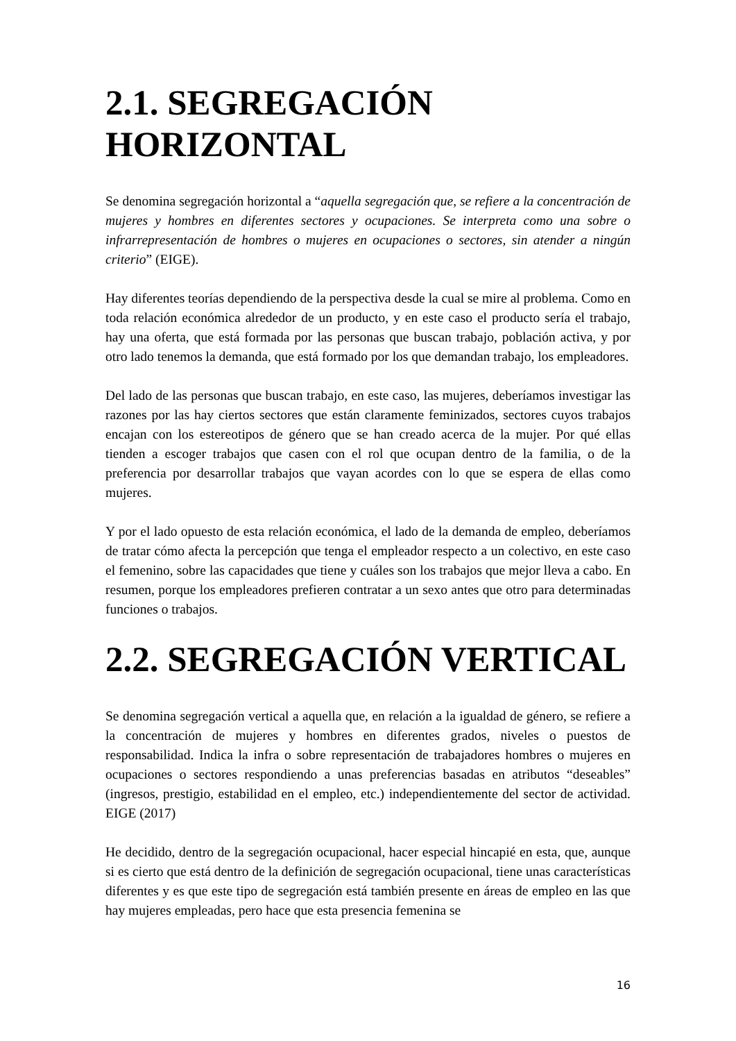2.1. SEGREGACIÓN HORIZONTAL
Se denomina segregación horizontal a “aquella segregación que, se refiere a la concentración de mujeres y hombres en diferentes sectores y ocupaciones. Se interpreta como una sobre o infrarrepresentación de hombres o mujeres en ocupaciones o sectores, sin atender a ningún criterio” (EIGE).
Hay diferentes teorías dependiendo de la perspectiva desde la cual se mire al problema. Como en toda relación económica alrededor de un producto, y en este caso el producto sería el trabajo, hay una oferta, que está formada por las personas que buscan trabajo, población activa, y por otro lado tenemos la demanda, que está formado por los que demandan trabajo, los empleadores.
Del lado de las personas que buscan trabajo, en este caso, las mujeres, deberíamos investigar las razones por las hay ciertos sectores que están claramente feminizados, sectores cuyos trabajos encajan con los estereotipos de género que se han creado acerca de la mujer. Por qué ellas tienden a escoger trabajos que casen con el rol que ocupan dentro de la familia, o de la preferencia por desarrollar trabajos que vayan acordes con lo que se espera de ellas como mujeres.
Y por el lado opuesto de esta relación económica, el lado de la demanda de empleo, deberíamos de tratar cómo afecta la percepción que tenga el empleador respecto a un colectivo, en este caso el femenino, sobre las capacidades que tiene y cuáles son los trabajos que mejor lleva a cabo. En resumen, porque los empleadores prefieren contratar a un sexo antes que otro para determinadas funciones o trabajos.
2.2. SEGREGACIÓN VERTICAL
Se denomina segregación vertical a aquella que, en relación a la igualdad de género, se refiere a la concentración de mujeres y hombres en diferentes grados, niveles o puestos de responsabilidad. Indica la infra o sobre representación de trabajadores hombres o mujeres en ocupaciones o sectores respondiendo a unas preferencias basadas en atributos “deseables” (ingresos, prestigio, estabilidad en el empleo, etc.) independientemente del sector de actividad. EIGE (2017)
He decidido, dentro de la segregación ocupacional, hacer especial hincapié en esta, que, aunque si es cierto que está dentro de la definición de segregación ocupacional, tiene unas características diferentes y es que este tipo de segregación está también presente en áreas de empleo en las que hay mujeres empleadas, pero hace que esta presencia femenina se
16